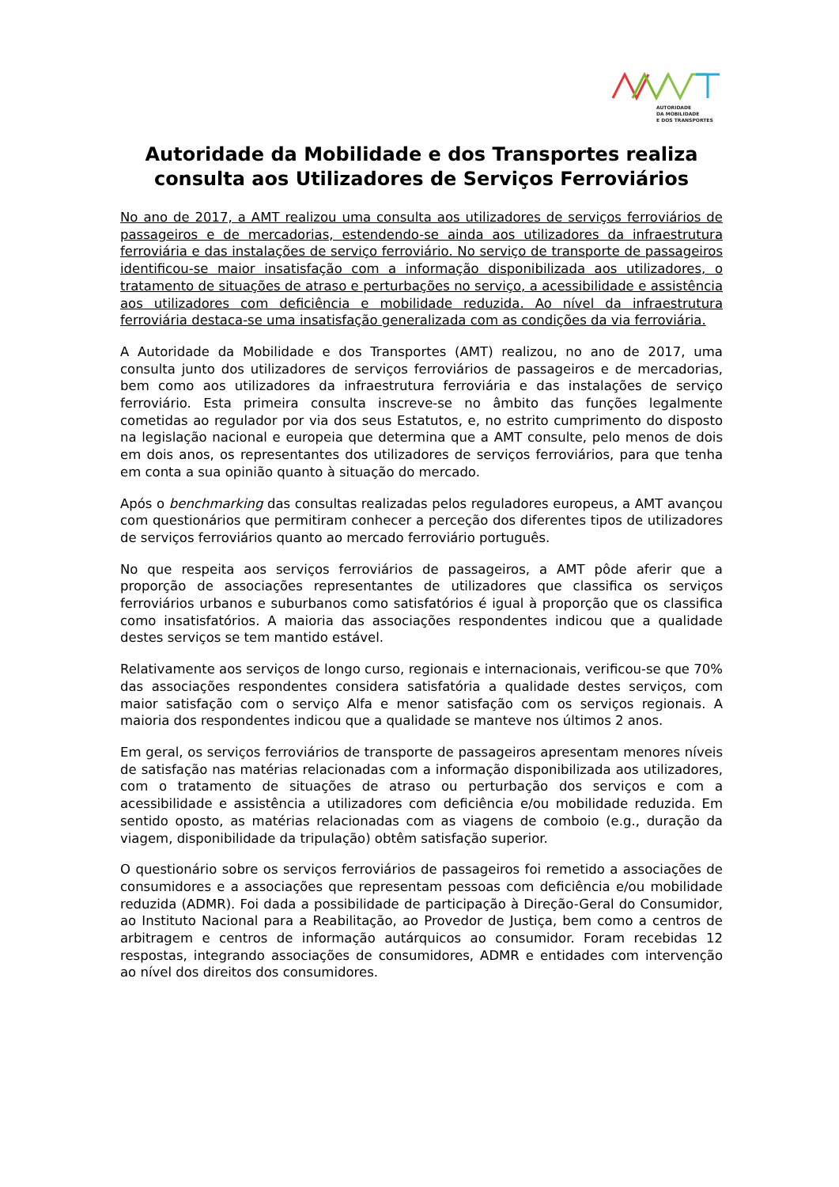AUTORIDADE
DA MOBILIDADE
E DOS TRANSPORTES
Autoridade da Mobilidade e dos Transportes realiza consulta aos Utilizadores de Serviços Ferroviários
No ano de 2017, a AMT realizou uma consulta aos utilizadores de serviços ferroviários de passageiros e de mercadorias, estendendo-se ainda aos utilizadores da infraestrutura ferroviária e das instalações de serviço ferroviário. No serviço de transporte de passageiros identificou-se maior insatisfação com a informação disponibilizada aos utilizadores, o tratamento de situações de atraso e perturbações no serviço, a acessibilidade e assistência aos utilizadores com deficiência e mobilidade reduzida. Ao nível da infraestrutura ferroviária destaca-se uma insatisfação generalizada com as condições da via ferroviária.
A Autoridade da Mobilidade e dos Transportes (AMT) realizou, no ano de 2017, uma consulta junto dos utilizadores de serviços ferroviários de passageiros e de mercadorias, bem como aos utilizadores da infraestrutura ferroviária e das instalações de serviço ferroviário. Esta primeira consulta inscreve-se no âmbito das funções legalmente cometidas ao regulador por via dos seus Estatutos, e, no estrito cumprimento do disposto na legislação nacional e europeia que determina que a AMT consulte, pelo menos de dois em dois anos, os representantes dos utilizadores de serviços ferroviários, para que tenha em conta a sua opinião quanto à situação do mercado.
Após o benchmarking das consultas realizadas pelos reguladores europeus, a AMT avançou com questionários que permitiram conhecer a perceção dos diferentes tipos de utilizadores de serviços ferroviários quanto ao mercado ferroviário português.
No que respeita aos serviços ferroviários de passageiros, a AMT pôde aferir que a proporção de associações representantes de utilizadores que classifica os serviços ferroviários urbanos e suburbanos como satisfatórios é igual à proporção que os classifica como insatisfatórios. A maioria das associações respondentes indicou que a qualidade destes serviços se tem mantido estável.
Relativamente aos serviços de longo curso, regionais e internacionais, verificou-se que 70% das associações respondentes considera satisfatória a qualidade destes serviços, com maior satisfação com o serviço Alfa e menor satisfação com os serviços regionais. A maioria dos respondentes indicou que a qualidade se manteve nos últimos 2 anos.
Em geral, os serviços ferroviários de transporte de passageiros apresentam menores níveis de satisfação nas matérias relacionadas com a informação disponibilizada aos utilizadores, com o tratamento de situações de atraso ou perturbação dos serviços e com a acessibilidade e assistência a utilizadores com deficiência e/ou mobilidade reduzida. Em sentido oposto, as matérias relacionadas com as viagens de comboio (e.g., duração da viagem, disponibilidade da tripulação) obtêm satisfação superior.
O questionário sobre os serviços ferroviários de passageiros foi remetido a associações de consumidores e a associações que representam pessoas com deficiência e/ou mobilidade reduzida (ADMR). Foi dada a possibilidade de participação à Direção-Geral do Consumidor, ao Instituto Nacional para a Reabilitação, ao Provedor de Justiça, bem como a centros de arbitragem e centros de informação autárquicos ao consumidor. Foram recebidas 12 respostas, integrando associações de consumidores, ADMR e entidades com intervenção ao nível dos direitos dos consumidores.